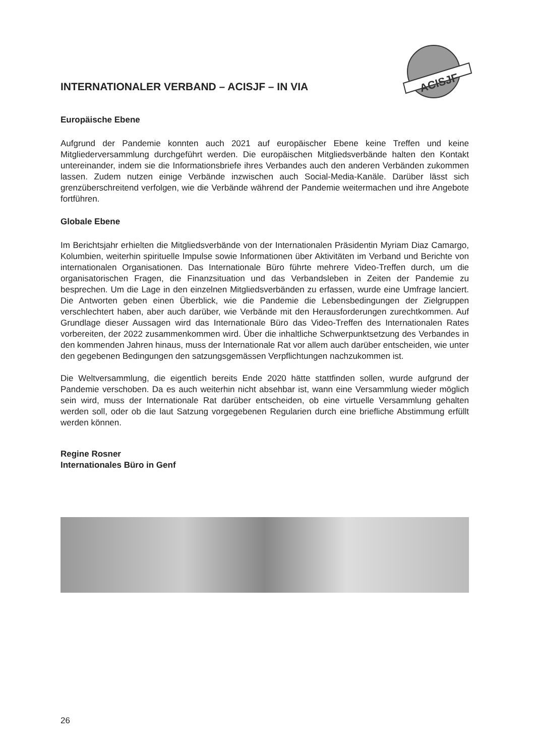ACISJF
INTERNATIONALER VERBAND – ACISJF – IN VIA
Europäische Ebene
Aufgrund der Pandemie konnten auch 2021 auf europäischer Ebene keine Treffen und keine Mitgliederversammlung durchgeführt werden. Die europäischen Mitgliedsverbände halten den Kontakt untereinander, indem sie die Informationsbriefe ihres Verbandes auch den anderen Verbänden zukommen lassen. Zudem nutzen einige Verbände inzwischen auch Social-Media-Kanäle. Darüber lässt sich grenzüberschreitend verfolgen, wie die Verbände während der Pandemie weitermachen und ihre Angebote fortführen.
Globale Ebene
Im Berichtsjahr erhielten die Mitgliedsverbände von der Internationalen Präsidentin Myriam Diaz Camargo, Kolumbien, weiterhin spirituelle Impulse sowie Informationen über Aktivitäten im Verband und Berichte von internationalen Organisationen. Das Internationale Büro führte mehrere Video-Treffen durch, um die organisatorischen Fragen, die Finanzsituation und das Verbandsleben in Zeiten der Pandemie zu besprechen. Um die Lage in den einzelnen Mitgliedsverbänden zu erfassen, wurde eine Umfrage lanciert. Die Antworten geben einen Überblick, wie die Pandemie die Lebensbedingungen der Zielgruppen verschlechtert haben, aber auch darüber, wie Verbände mit den Herausforderungen zurechtkommen. Auf Grundlage dieser Aussagen wird das Internationale Büro das Video-Treffen des Internationalen Rates vorbereiten, der 2022 zusammenkommen wird. Über die inhaltliche Schwerpunktsetzung des Verbandes in den kommenden Jahren hinaus, muss der Internationale Rat vor allem auch darüber entscheiden, wie unter den gegebenen Bedingungen den satzungsgemässen Verpflichtungen nachzukommen ist.
Die Weltversammlung, die eigentlich bereits Ende 2020 hätte stattfinden sollen, wurde aufgrund der Pandemie verschoben. Da es auch weiterhin nicht absehbar ist, wann eine Versammlung wieder möglich sein wird, muss der Internationale Rat darüber entscheiden, ob eine virtuelle Versammlung gehalten werden soll, oder ob die laut Satzung vorgegebenen Regularien durch eine briefliche Abstimmung erfüllt werden können.
Regine Rosner
Internationales Büro in Genf
26